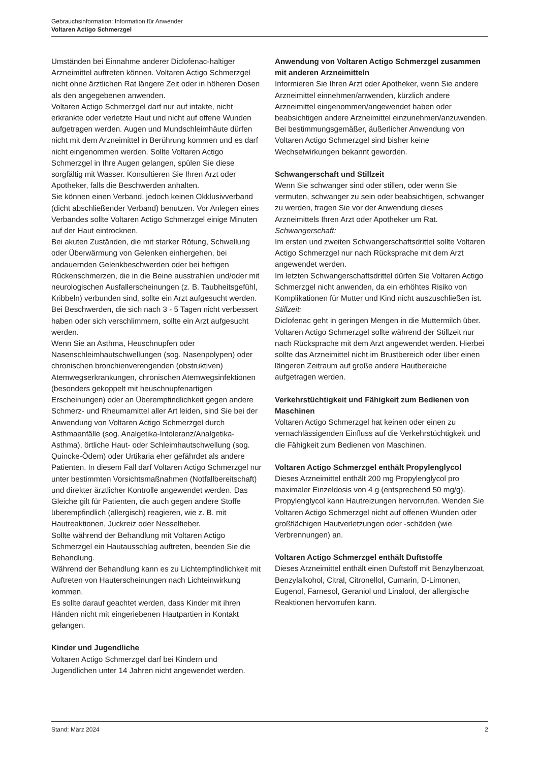Gebrauchsinformation: Information für Anwender
Voltaren Actigo Schmerzgel
Umständen bei Einnahme anderer Diclofenac-haltiger Arzneimittel auftreten können. Voltaren Actigo Schmerzgel nicht ohne ärztlichen Rat längere Zeit oder in höheren Dosen als den angegebenen anwenden.
Voltaren Actigo Schmerzgel darf nur auf intakte, nicht erkrankte oder verletzte Haut und nicht auf offene Wunden aufgetragen werden. Augen und Mundschleimhäute dürfen nicht mit dem Arzneimittel in Berührung kommen und es darf nicht eingenommen werden. Sollte Voltaren Actigo Schmerzgel in Ihre Augen gelangen, spülen Sie diese sorgfältig mit Wasser. Konsultieren Sie Ihren Arzt oder Apotheker, falls die Beschwerden anhalten.
Sie können einen Verband, jedoch keinen Okklusivverband (dicht abschließender Verband) benutzen. Vor Anlegen eines Verbandes sollte Voltaren Actigo Schmerzgel einige Minuten auf der Haut eintrocknen.
Bei akuten Zuständen, die mit starker Rötung, Schwellung oder Überwärmung von Gelenken einhergehen, bei andauernden Gelenkbeschwerden oder bei heftigen Rückenschmerzen, die in die Beine ausstrahlen und/oder mit neurologischen Ausfallerscheinungen (z. B. Taubheitsgefühl, Kribbeln) verbunden sind, sollte ein Arzt aufgesucht werden.
Bei Beschwerden, die sich nach 3 - 5 Tagen nicht verbessert haben oder sich verschlimmern, sollte ein Arzt aufgesucht werden.
Wenn Sie an Asthma, Heuschnupfen oder Nasenschleimhautschwellungen (sog. Nasenpolypen) oder chronischen bronchienverengenden (obstruktiven) Atemwegserkrankungen, chronischen Atemwegsinfektionen (besonders gekoppelt mit heuschnupfenartigen Erscheinungen) oder an Überempfindlichkeit gegen andere Schmerz- und Rheumamittel aller Art leiden, sind Sie bei der Anwendung von Voltaren Actigo Schmerzgel durch Asthmaanfälle (sog. Analgetika-Intoleranz/Analgetika-Asthma), örtliche Haut- oder Schleimhautschwellung (sog. Quincke-Ödem) oder Urtikaria eher gefährdet als andere Patienten. In diesem Fall darf Voltaren Actigo Schmerzgel nur unter bestimmten Vorsichtsmaßnahmen (Notfallbereitschaft) und direkter ärztlicher Kontrolle angewendet werden. Das Gleiche gilt für Patienten, die auch gegen andere Stoffe überempfindlich (allergisch) reagieren, wie z. B. mit Hautreaktionen, Juckreiz oder Nesselfieber.
Sollte während der Behandlung mit Voltaren Actigo Schmerzgel ein Hautausschlag auftreten, beenden Sie die Behandlung.
Während der Behandlung kann es zu Lichtempfindlichkeit mit Auftreten von Hauterscheinungen nach Lichteinwirkung kommen.
Es sollte darauf geachtet werden, dass Kinder mit ihren Händen nicht mit eingeriebenen Hautpartien in Kontakt gelangen.
Kinder und Jugendliche
Voltaren Actigo Schmerzgel darf bei Kindern und Jugendlichen unter 14 Jahren nicht angewendet werden.
Anwendung von Voltaren Actigo Schmerzgel zusammen mit anderen Arzneimitteln
Informieren Sie Ihren Arzt oder Apotheker, wenn Sie andere Arzneimittel einnehmen/anwenden, kürzlich andere Arzneimittel eingenommen/angewendet haben oder beabsichtigen andere Arzneimittel einzunehmen/anzuwenden.
Bei bestimmungsgemäßer, äußerlicher Anwendung von Voltaren Actigo Schmerzgel sind bisher keine Wechselwirkungen bekannt geworden.
Schwangerschaft und Stillzeit
Wenn Sie schwanger sind oder stillen, oder wenn Sie vermuten, schwanger zu sein oder beabsichtigen, schwanger zu werden, fragen Sie vor der Anwendung dieses Arzneimittels Ihren Arzt oder Apotheker um Rat.
Schwangerschaft:
Im ersten und zweiten Schwangerschaftsdrittel sollte Voltaren Actigo Schmerzgel nur nach Rücksprache mit dem Arzt angewendet werden.
Im letzten Schwangerschaftsdrittel dürfen Sie Voltaren Actigo Schmerzgel nicht anwenden, da ein erhöhtes Risiko von Komplikationen für Mutter und Kind nicht auszuschließen ist.
Stillzeit:
Diclofenac geht in geringen Mengen in die Muttermilch über. Voltaren Actigo Schmerzgel sollte während der Stillzeit nur nach Rücksprache mit dem Arzt angewendet werden. Hierbei sollte das Arzneimittel nicht im Brustbereich oder über einen längeren Zeitraum auf große andere Hautbereiche aufgetragen werden.
Verkehrstüchtigkeit und Fähigkeit zum Bedienen von Maschinen
Voltaren Actigo Schmerzgel hat keinen oder einen zu vernachlässigenden Einfluss auf die Verkehrstüchtigkeit und die Fähigkeit zum Bedienen von Maschinen.
Voltaren Actigo Schmerzgel enthält Propylenglycol
Dieses Arzneimittel enthält 200 mg Propylenglycol pro maximaler Einzeldosis von 4 g (entsprechend 50 mg/g). Propylenglycol kann Hautreizungen hervorrufen. Wenden Sie Voltaren Actigo Schmerzgel nicht auf offenen Wunden oder großflächigen Hautverletzungen oder -schäden (wie Verbrennungen) an.
Voltaren Actigo Schmerzgel enthält Duftstoffe
Dieses Arzneimittel enthält einen Duftstoff mit Benzylbenzoat, Benzylalkohol, Citral, Citronellol, Cumarin, D-Limonen, Eugenol, Farnesol, Geraniol und Linalool, der allergische Reaktionen hervorrufen kann.
Stand: März 2024 2